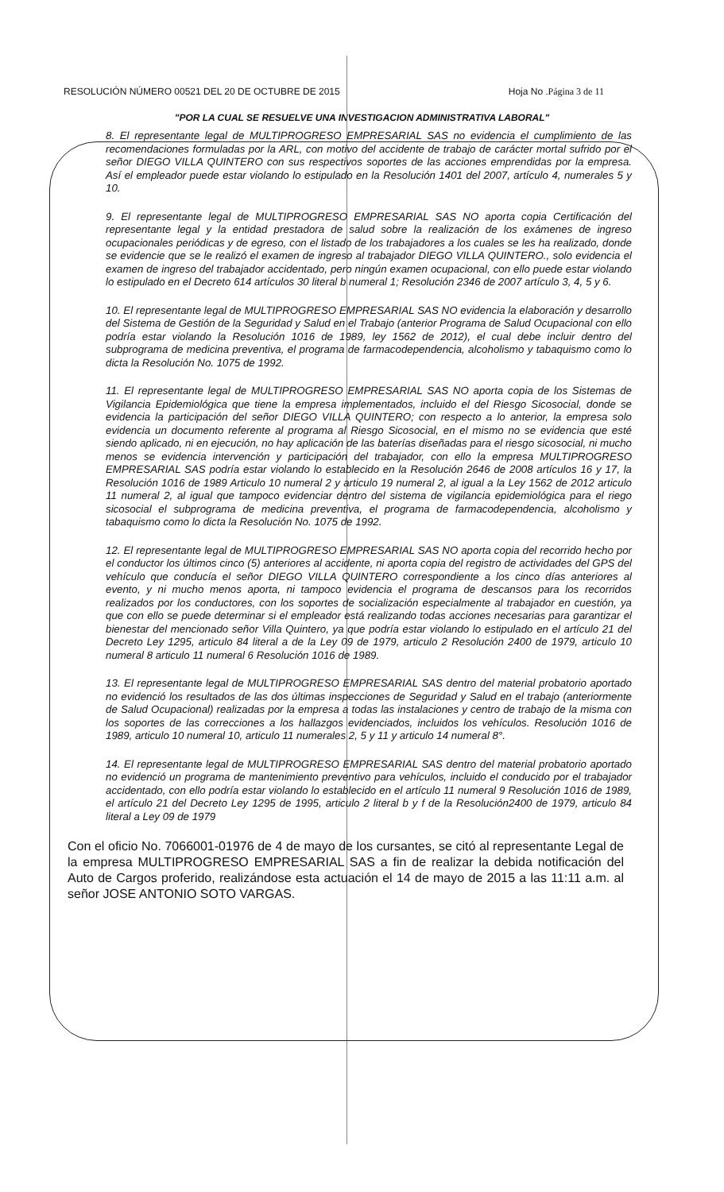RESOLUCIÓN NÚMERO 00521 DEL 20 DE OCTUBRE DE 2015 Hoja No .Página 3 de 11
"POR LA CUAL SE RESUELVE UNA INVESTIGACION ADMINISTRATIVA LABORAL"
8. El representante legal de MULTIPROGRESO EMPRESARIAL SAS no evidencia el cumplimiento de las recomendaciones formuladas por la ARL, con motivo del accidente de trabajo de carácter mortal sufrido por el señor DIEGO VILLA QUINTERO con sus respectivos soportes de las acciones emprendidas por la empresa. Así el empleador puede estar violando lo estipulado en la Resolución 1401 del 2007, artículo 4, numerales 5 y 10.
9. El representante legal de MULTIPROGRESO EMPRESARIAL SAS NO aporta copia Certificación del representante legal y la entidad prestadora de salud sobre la realización de los exámenes de ingreso ocupacionales periódicas y de egreso, con el listado de los trabajadores a los cuales se les ha realizado, donde se evidencie que se le realizó el examen de ingreso al trabajador DIEGO VILLA QUINTERO., solo evidencia el examen de ingreso del trabajador accidentado, pero ningún examen ocupacional, con ello puede estar violando lo estipulado en el Decreto 614 artículos 30 literal b numeral 1; Resolución 2346 de 2007 artículo 3, 4, 5 y 6.
10. El representante legal de MULTIPROGRESO EMPRESARIAL SAS NO evidencia la elaboración y desarrollo del Sistema de Gestión de la Seguridad y Salud en el Trabajo (anterior Programa de Salud Ocupacional con ello podría estar violando la Resolución 1016 de 1989, ley 1562 de 2012), el cual debe incluir dentro del subprograma de medicina preventiva, el programa de farmacodependencia, alcoholismo y tabaquismo como lo dicta la Resolución No. 1075 de 1992.
11. El representante legal de MULTIPROGRESO EMPRESARIAL SAS NO aporta copia de los Sistemas de Vigilancia Epidemiológica que tiene la empresa implementados, incluido el del Riesgo Sicosocial, donde se evidencia la participación del señor DIEGO VILLA QUINTERO; con respecto a lo anterior, la empresa solo evidencia un documento referente al programa al Riesgo Sicosocial, en el mismo no se evidencia que esté siendo aplicado, ni en ejecución, no hay aplicación de las baterías diseñadas para el riesgo sicosocial, ni mucho menos se evidencia intervención y participación del trabajador, con ello la empresa MULTIPROGRESO EMPRESARIAL SAS podría estar violando lo establecido en la Resolución 2646 de 2008 artículos 16 y 17, la Resolución 1016 de 1989 Articulo 10 numeral 2 y articulo 19 numeral 2, al igual a la Ley 1562 de 2012 articulo 11 numeral 2, al igual que tampoco evidenciar dentro del sistema de vigilancia epidemiológica para el riego sicosocial el subprograma de medicina preventiva, el programa de farmacodependencia, alcoholismo y tabaquismo como lo dicta la Resolución No. 1075 de 1992.
12. El representante legal de MULTIPROGRESO EMPRESARIAL SAS NO aporta copia del recorrido hecho por el conductor los últimos cinco (5) anteriores al accidente, ni aporta copia del registro de actividades del GPS del vehículo que conducía el señor DIEGO VILLA QUINTERO correspondiente a los cinco días anteriores al evento, y ni mucho menos aporta, ni tampoco evidencia el programa de descansos para los recorridos realizados por los conductores, con los soportes de socialización especialmente al trabajador en cuestión, ya que con ello se puede determinar si el empleador está realizando todas acciones necesarias para garantizar el bienestar del mencionado señor Villa Quintero, ya que podría estar violando lo estipulado en el artículo 21 del Decreto Ley 1295, articulo 84 literal a de la Ley 09 de 1979, articulo 2 Resolución 2400 de 1979, articulo 10 numeral 8 articulo 11 numeral 6 Resolución 1016 de 1989.
13. El representante legal de MULTIPROGRESO EMPRESARIAL SAS dentro del material probatorio aportado no evidenció los resultados de las dos últimas inspecciones de Seguridad y Salud en el trabajo (anteriormente de Salud Ocupacional) realizadas por la empresa a todas las instalaciones y centro de trabajo de la misma con los soportes de las correcciones a los hallazgos evidenciados, incluidos los vehículos. Resolución 1016 de 1989, articulo 10 numeral 10, articulo 11 numerales 2, 5 y 11 y articulo 14 numeral 8°.
14. El representante legal de MULTIPROGRESO EMPRESARIAL SAS dentro del material probatorio aportado no evidenció un programa de mantenimiento preventivo para vehículos, incluido el conducido por el trabajador accidentado, con ello podría estar violando lo establecido en el artículo 11 numeral 9 Resolución 1016 de 1989, el artículo 21 del Decreto Ley 1295 de 1995, articulo 2 literal b y f de la Resolución2400 de 1979, articulo 84 literal a Ley 09 de 1979
Con el oficio No. 7066001-01976 de 4 de mayo de los cursantes, se citó al representante Legal de la empresa MULTIPROGRESO EMPRESARIAL SAS a fin de realizar la debida notificación del Auto de Cargos proferido, realizándose esta actuación el 14 de mayo de 2015 a las 11:11 a.m. al señor JOSE ANTONIO SOTO VARGAS.